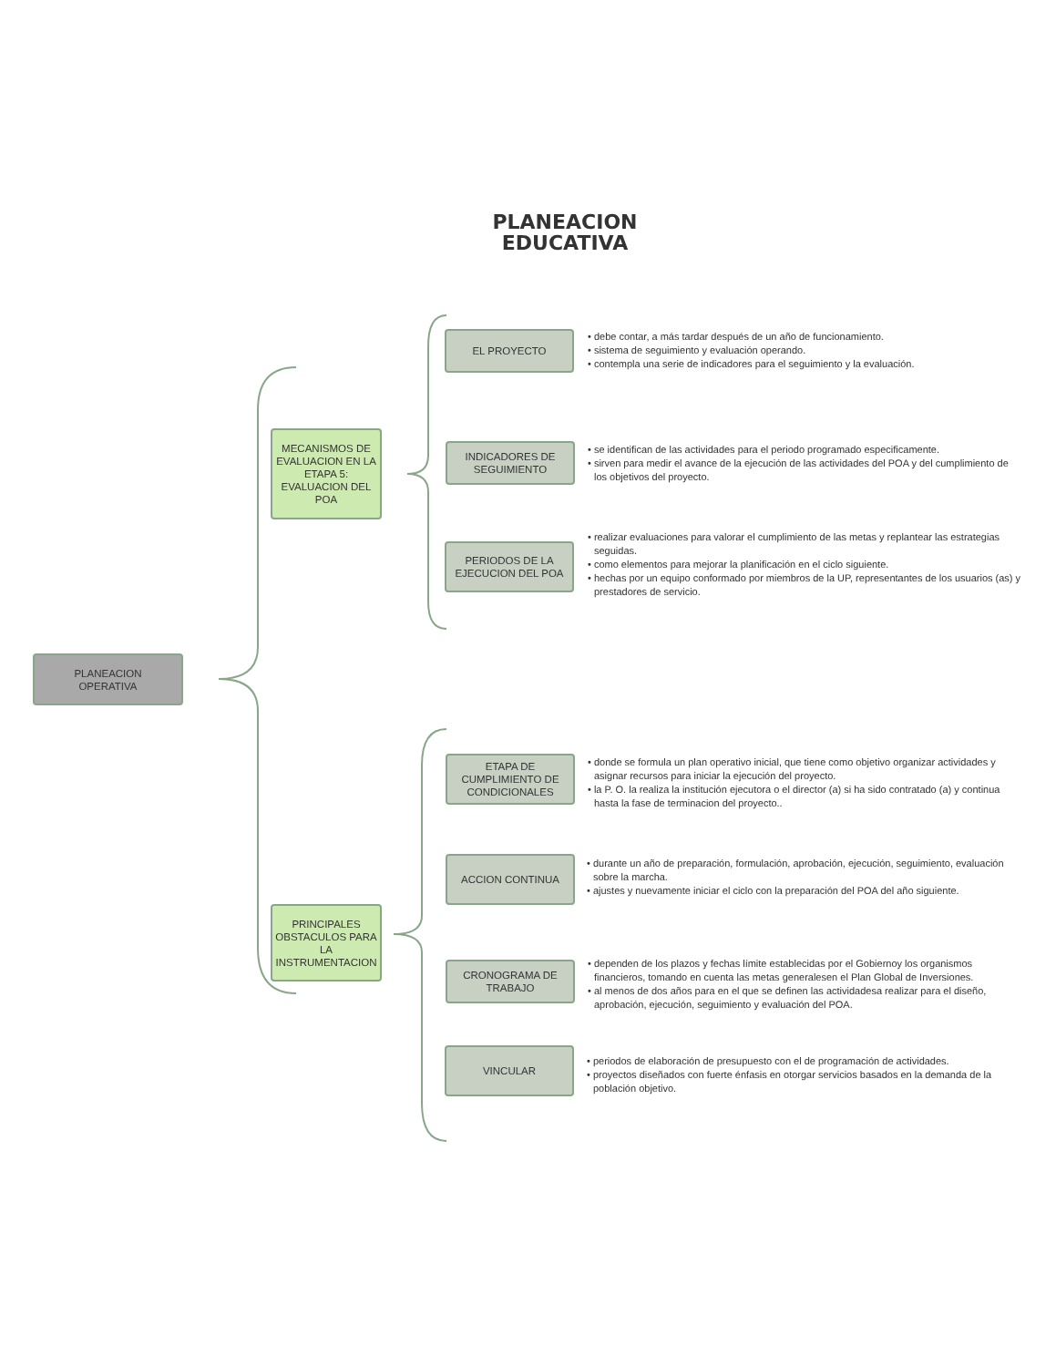PLANEACION
EDUCATIVA
PLANEACION
OPERATIVA
MECANISMOS DE EVALUACION EN LA ETAPA 5: EVALUACION DEL POA
PRINCIPALES OBSTACULOS PARA LA INSTRUMENTACION
EL PROYECTO
• debe contar, a más tardar después de un año de funcionamiento.
• sistema de seguimiento y evaluación operando.
• contempla una serie de indicadores para el seguimiento y la evaluación.
INDICADORES DE SEGUIMIENTO
• se identifican de las actividades para el periodo programado especificamente.
• sirven para medir el avance de la ejecución de las actividades del POA y del cumplimiento de los objetivos del proyecto.
PERIODOS DE LA EJECUCION DEL POA
• realizar evaluaciones para valorar el cumplimiento de las metas y replantear las estrategias seguidas.
• como elementos para mejorar la planificación en el ciclo siguiente.
• hechas por un equipo conformado por miembros de la UP, representantes de los usuarios (as) y prestadores de servicio.
ETAPA DE CUMPLIMIENTO DE CONDICIONALES
• donde se formula un plan operativo inicial, que tiene como objetivo organizar actividades y asignar recursos para iniciar la ejecución del proyecto.
• la P. O. la realiza la institución ejecutora o el director (a) si ha sido contratado (a) y continua hasta la fase de terminacion del proyecto..
ACCION CONTINUA
• durante un año de preparación, formulación, aprobación, ejecución, seguimiento, evaluación sobre la marcha.
• ajustes y nuevamente iniciar el ciclo con la preparación del POA del año siguiente.
CRONOGRAMA DE TRABAJO
• dependen de los plazos y fechas límite establecidas por el Gobiernoy los organismos financieros, tomando en cuenta las metas generalesen el Plan Global de Inversiones.
• al menos de dos años para en el que se definen las actividadesa realizar para el diseño, aprobación, ejecución, seguimiento y evaluación del POA.
VINCULAR
• periodos de elaboración de presupuesto con el de programación de actividades.
• proyectos diseñados con fuerte énfasis en otorgar servicios basados en la demanda de la población objetivo.